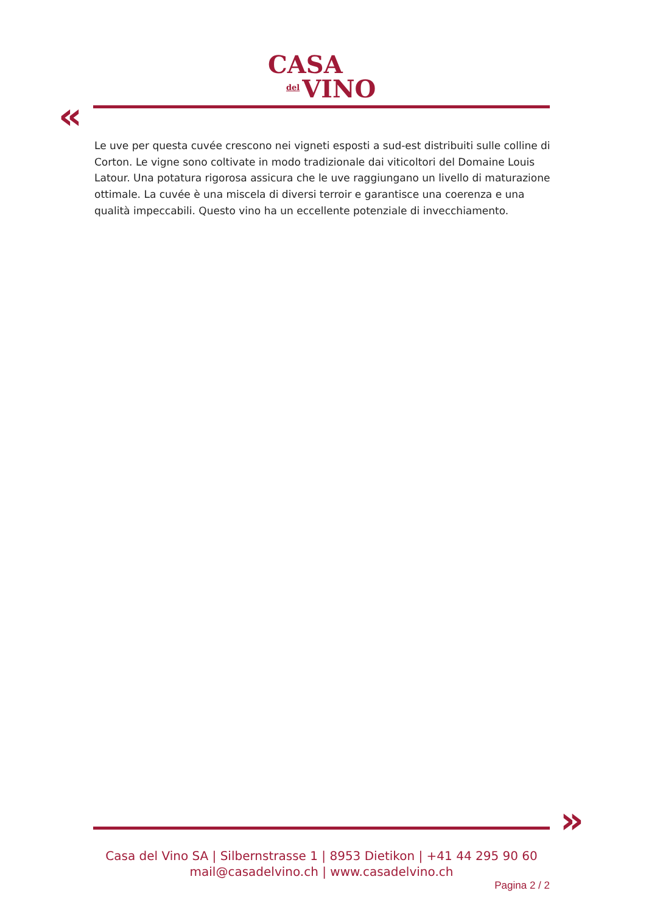CASA
del VINO
«
Le uve per questa cuvée crescono nei vigneti esposti a sud-est distribuiti sulle colline di Corton. Le vigne sono coltivate in modo tradizionale dai viticoltori del Domaine Louis Latour. Una potatura rigorosa assicura che le uve raggiungano un livello di maturazione ottimale. La cuvée è una miscela di diversi terroir e garantisce una coerenza e una qualità impeccabili. Questo vino ha un eccellente potenziale di invecchiamento.
»
Casa del Vino SA | Silbernstrasse 1 | 8953 Dietikon | +41 44 295 90 60
mail@casadelvino.ch | www.casadelvino.ch
Pagina 2 / 2